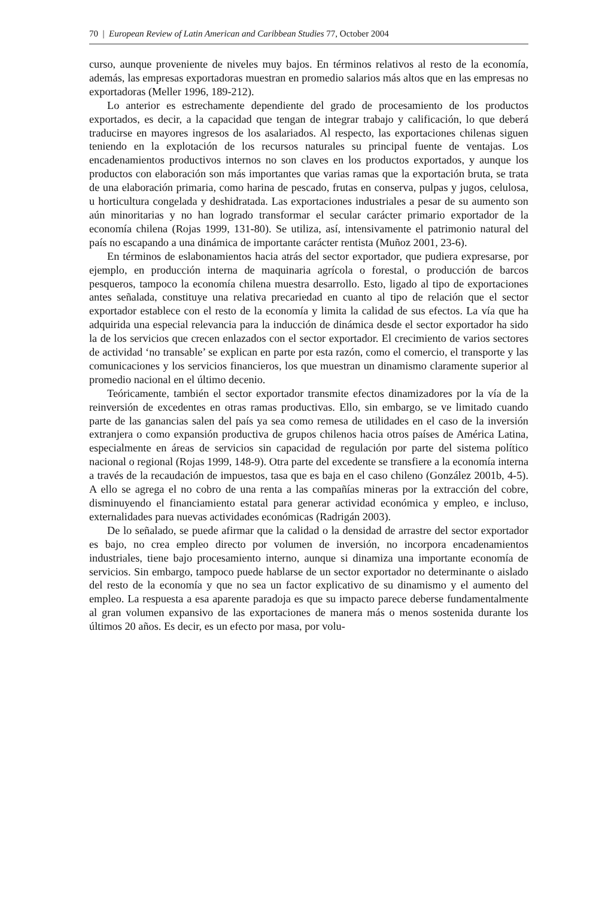70 | European Review of Latin American and Caribbean Studies 77, October 2004
curso, aunque proveniente de niveles muy bajos. En términos relativos al resto de la economía, además, las empresas exportadoras muestran en promedio salarios más altos que en las empresas no exportadoras (Meller 1996, 189-212).
Lo anterior es estrechamente dependiente del grado de procesamiento de los productos exportados, es decir, a la capacidad que tengan de integrar trabajo y calificación, lo que deberá traducirse en mayores ingresos de los asalariados. Al respecto, las exportaciones chilenas siguen teniendo en la explotación de los recursos naturales su principal fuente de ventajas. Los encadenamientos productivos internos no son claves en los productos exportados, y aunque los productos con elaboración son más importantes que varias ramas que la exportación bruta, se trata de una elaboración primaria, como harina de pescado, frutas en conserva, pulpas y jugos, celulosa, u horticultura congelada y deshidratada. Las exportaciones industriales a pesar de su aumento son aún minoritarias y no han logrado transformar el secular carácter primario exportador de la economía chilena (Rojas 1999, 131-80). Se utiliza, así, intensivamente el patrimonio natural del país no escapando a una dinámica de importante carácter rentista (Muñoz 2001, 23-6).
En términos de eslabonamientos hacia atrás del sector exportador, que pudiera expresarse, por ejemplo, en producción interna de maquinaria agrícola o forestal, o producción de barcos pesqueros, tampoco la economía chilena muestra desarrollo. Esto, ligado al tipo de exportaciones antes señalada, constituye una relativa precariedad en cuanto al tipo de relación que el sector exportador establece con el resto de la economía y limita la calidad de sus efectos. La vía que ha adquirida una especial relevancia para la inducción de dinámica desde el sector exportador ha sido la de los servicios que crecen enlazados con el sector exportador. El crecimiento de varios sectores de actividad ‘no transable’ se explican en parte por esta razón, como el comercio, el transporte y las comunicaciones y los servicios financieros, los que muestran un dinamismo claramente superior al promedio nacional en el último decenio.
Teóricamente, también el sector exportador transmite efectos dinamizadores por la vía de la reinversión de excedentes en otras ramas productivas. Ello, sin embargo, se ve limitado cuando parte de las ganancias salen del país ya sea como remesa de utilidades en el caso de la inversión extranjera o como expansión productiva de grupos chilenos hacia otros países de América Latina, especialmente en áreas de servicios sin capacidad de regulación por parte del sistema político nacional o regional (Rojas 1999, 148-9). Otra parte del excedente se transfiere a la economía interna a través de la recaudación de impuestos, tasa que es baja en el caso chileno (González 2001b, 4-5). A ello se agrega el no cobro de una renta a las compañías mineras por la extracción del cobre, disminuyendo el financiamiento estatal para generar actividad económica y empleo, e incluso, externalidades para nuevas actividades económicas (Radrigán 2003).
De lo señalado, se puede afirmar que la calidad o la densidad de arrastre del sector exportador es bajo, no crea empleo directo por volumen de inversión, no incorpora encadenamientos industriales, tiene bajo procesamiento interno, aunque si dinamiza una importante economía de servicios. Sin embargo, tampoco puede hablarse de un sector exportador no determinante o aislado del resto de la economía y que no sea un factor explicativo de su dinamismo y el aumento del empleo. La respuesta a esa aparente paradoja es que su impacto parece deberse fundamentalmente al gran volumen expansivo de las exportaciones de manera más o menos sostenida durante los últimos 20 años. Es decir, es un efecto por masa, por volu-